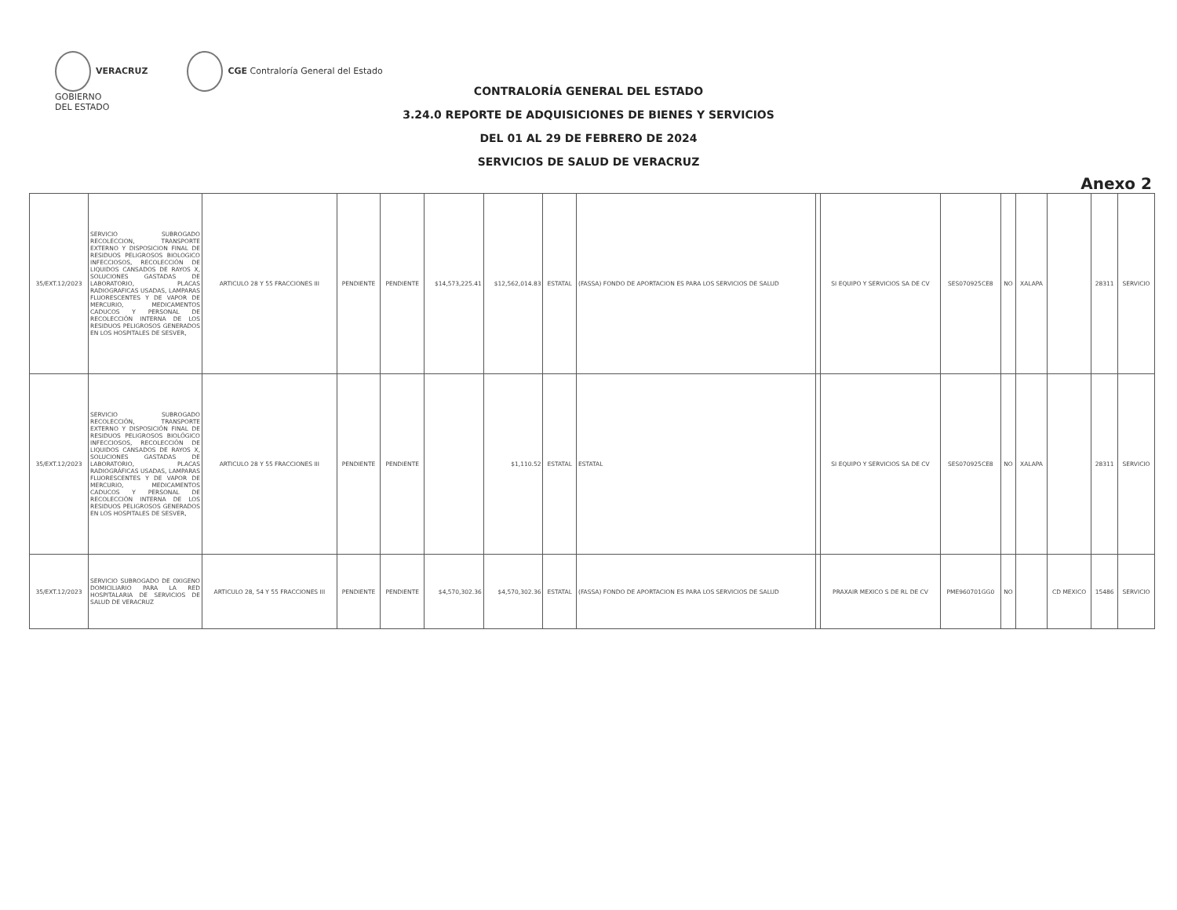VERACRUZ
GOBIERNO
DEL ESTADO
CGE Contraloría General del Estado
CONTRALORÍA GENERAL DEL ESTADO
3.24.0 REPORTE DE ADQUISICIONES DE BIENES Y SERVICIOS
DEL 01 AL 29 DE FEBRERO DE 2024
SERVICIOS DE SALUD DE VERACRUZ
Anexo 2
| 35/EXT.12/2023 | SERVICIO SUBROGADO RECOLECCION, TRANSPORTE EXTERNO Y DISPOSICION FINAL DE RESIDUOS PELIGROSOS BIOLOGICO INFECCIOSOS, RECOLECCIÓN DE LIQUIDOS CANSADOS DE RAYOS X, SOLUCIONES GASTADAS DE LABORATORIO, PLACAS RADIOGRAFICAS USADAS, LAMPARAS FLUORESCENTES Y DE VAPOR DE MERCURIO, MEDICAMENTOS CADUCOS Y PERSONAL DE RECOLECCIÓN INTERNA DE LOS RESIDUOS PELIGROSOS GENERADOS EN LOS HOSPITALES DE SESVER, | ARTICULO 28 Y 55 FRACCIONES III | PENDIENTE | PENDIENTE | $14,573,225.41 | $12,562,014.83 | ESTATAL | (FASSA) FONDO DE APORTACION ES PARA LOS SERVICIOS DE SALUD | | SI EQUIPO Y SERVICIOS SA DE CV | SES070925CE8 | NO | XALAPA | | 28311 | SERVICIO |
| 35/EXT.12/2023 | SERVICIO SUBROGADO RECOLECCIÓN, TRANSPORTE EXTERNO Y DISPOSICIÓN FINAL DE RESIDUOS PELIGROSOS BIOLÓGICO INFECCIOSOS, RECOLECCIÓN DE LIQUIDOS CANSADOS DE RAYOS X, SOLUCIONES GASTADAS DE LABORATORIO, PLACAS RADIOGRÁFICAS USADAS, LAMPARAS FLUORESCENTES Y DE VAPOR DE MERCURIO, MEDICAMENTOS CADUCOS Y PERSONAL DE RECOLECCIÓN INTERNA DE LOS RESIDUOS PELIGROSOS GENERADOS EN LOS HOSPITALES DE SESVER, | ARTICULO 28 Y 55 FRACCIONES III | PENDIENTE | PENDIENTE | | $1,110.52 | ESTATAL | ESTATAL | | SI EQUIPO Y SERVICIOS SA DE CV | SES070925CE8 | NO | XALAPA | | 28311 | SERVICIO |
| 35/EXT.12/2023 | SERVICIO SUBROGADO DE OXIGENO DOMICILIARIO PARA LA RED HOSPITALARIA DE SERVICIOS DE SALUD DE VERACRUZ | ARTICULO 28, 54 Y 55 FRACCIONES III | PENDIENTE | PENDIENTE | $4,570,302.36 | $4,570,302.36 | ESTATAL | (FASSA) FONDO DE APORTACION ES PARA LOS SERVICIOS DE SALUD | | PRAXAIR MEXICO S DE RL DE CV | PME960701GG0 | NO | | CD MEXICO | 15486 | SERVICIO |